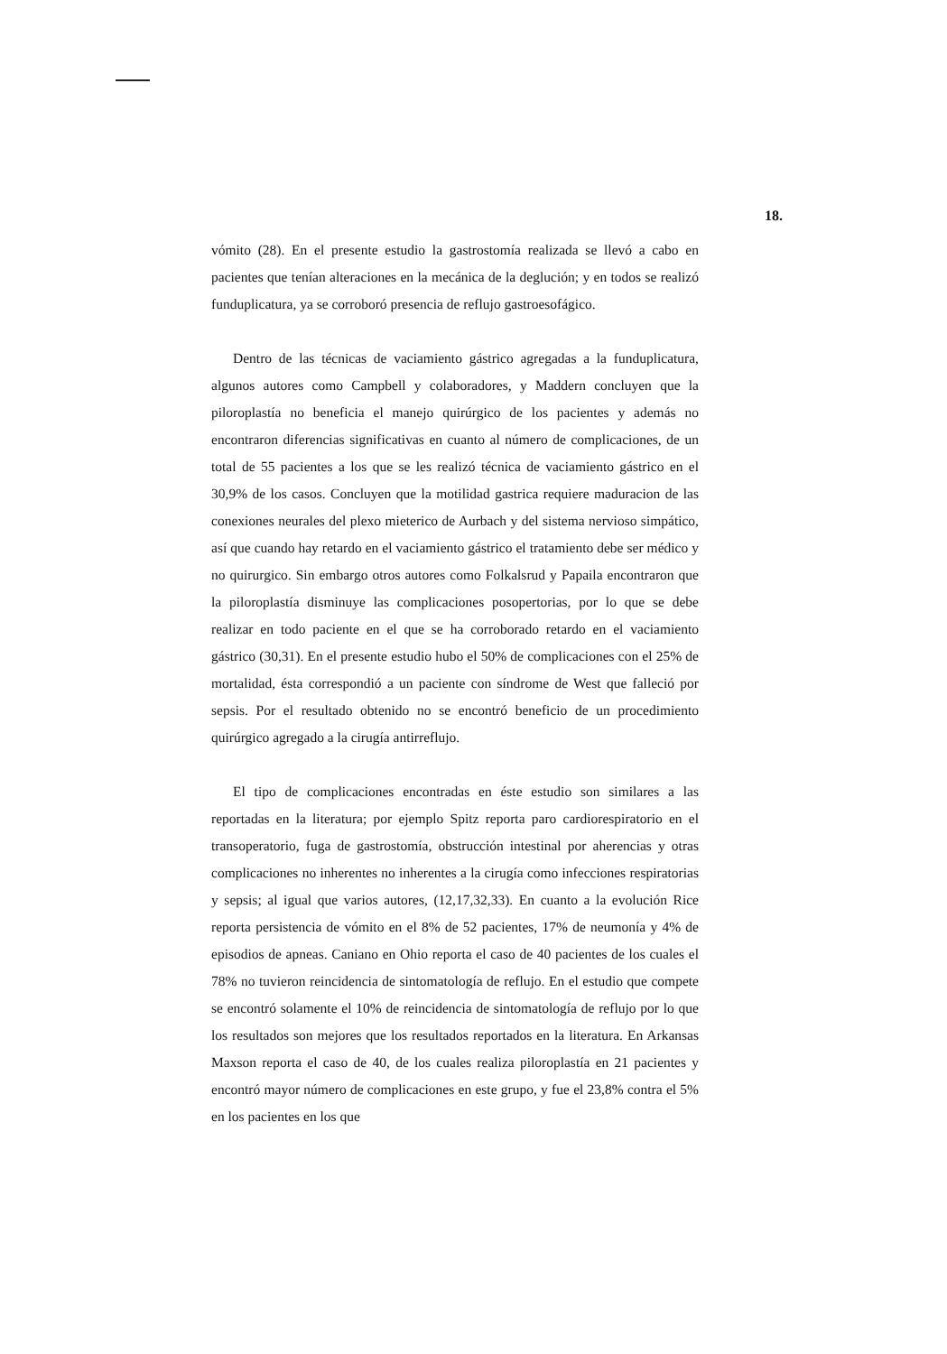18.
vómito (28). En el presente estudio la gastrostomía realizada se llevó a cabo en pacientes que tenían alteraciones en la mecánica de la deglución; y en todos se realizó funduplicatura, ya se corroboró presencia de reflujo gastroesofágico.
Dentro de las técnicas de vaciamiento gástrico agregadas a la funduplicatura, algunos autores como Campbell y colaboradores, y Maddern concluyen que la piloroplastía no beneficia el manejo quirúrgico de los pacientes y además no encontraron diferencias significativas en cuanto al número de complicaciones, de un total de 55 pacientes a los que se les realizó técnica de vaciamiento gástrico en el 30,9% de los casos. Concluyen que la motilidad gastrica requiere maduracion de las conexiones neurales del plexo mieterico de Aurbach y del sistema nervioso simpático, así que cuando hay retardo en el vaciamiento gástrico el tratamiento debe ser médico y no quirurgico. Sin embargo otros autores como Folkalsrud y Papaila encontraron que la piloroplastía disminuye las complicaciones posopertorias, por lo que se debe realizar en todo paciente en el que se ha corroborado retardo en el vaciamiento gástrico (30,31). En el presente estudio hubo el 50% de complicaciones con el 25% de mortalidad, ésta correspondió a un paciente con síndrome de West que falleció por sepsis. Por el resultado obtenido no se encontró beneficio de un procedimiento quirúrgico agregado a la cirugía antirreflujo.
El tipo de complicaciones encontradas en éste estudio son similares a las reportadas en la literatura; por ejemplo Spitz reporta paro cardiorespiratorio en el transoperatorio, fuga de gastrostomía, obstrucción intestinal por aherencias y otras complicaciones no inherentes no inherentes a la cirugía como infecciones respiratorias y sepsis; al igual que varios autores, (12,17,32,33). En cuanto a la evolución Rice reporta persistencia de vómito en el 8% de 52 pacientes, 17% de neumonía y 4% de episodios de apneas. Caniano en Ohio reporta el caso de 40 pacientes de los cuales el 78% no tuvieron reincidencia de sintomatología de reflujo. En el estudio que compete se encontró solamente el 10% de reincidencia de sintomatología de reflujo por lo que los resultados son mejores que los resultados reportados en la literatura. En Arkansas Maxson reporta el caso de 40, de los cuales realiza piloroplastía en 21 pacientes y encontró mayor número de complicaciones en este grupo, y fue el 23,8% contra el 5% en los pacientes en los que